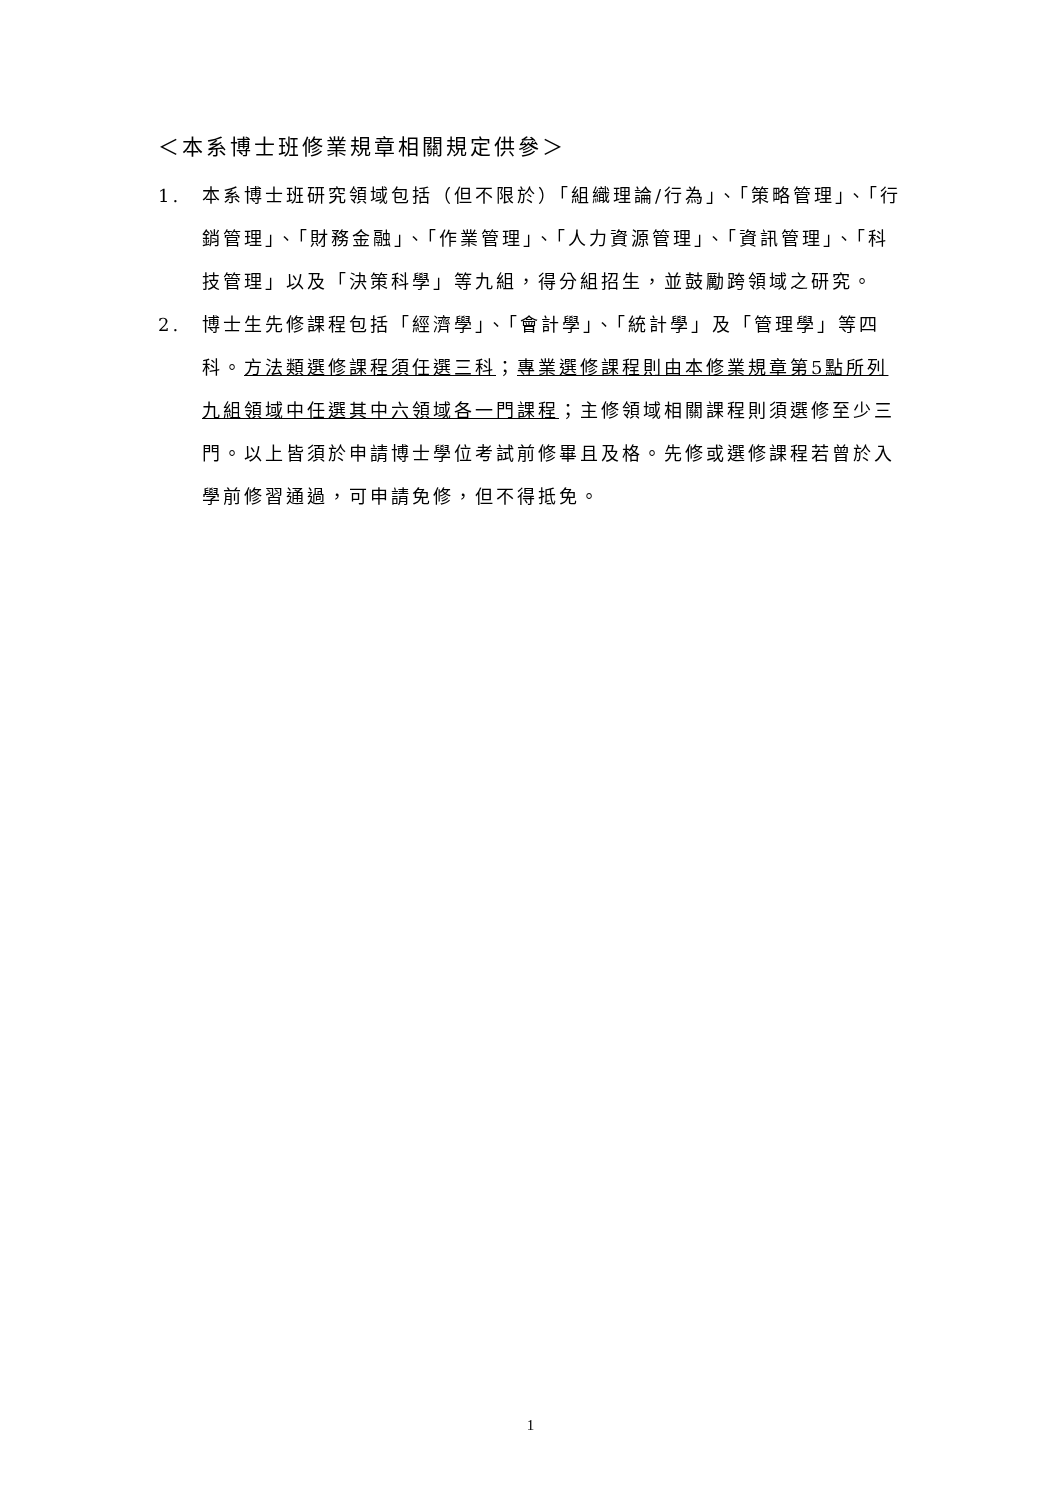＜本系博士班修業規章相關規定供參＞
1. 本系博士班研究領域包括（但不限於）「組織理論/行為」、「策略管理」、「行銷管理」、「財務金融」、「作業管理」、「人力資源管理」、「資訊管理」、「科技管理」以及「決策科學」等九組，得分組招生，並鼓勵跨領域之研究。
2. 博士生先修課程包括「經濟學」、「會計學」、「統計學」及「管理學」等四科。方法類選修課程須任選三科；專業選修課程則由本修業規章第5點所列九組領域中任選其中六領域各一門課程；主修領域相關課程則須選修至少三門。以上皆須於申請博士學位考試前修畢且及格。先修或選修課程若曾於入學前修習通過，可申請免修，但不得抵免。
1